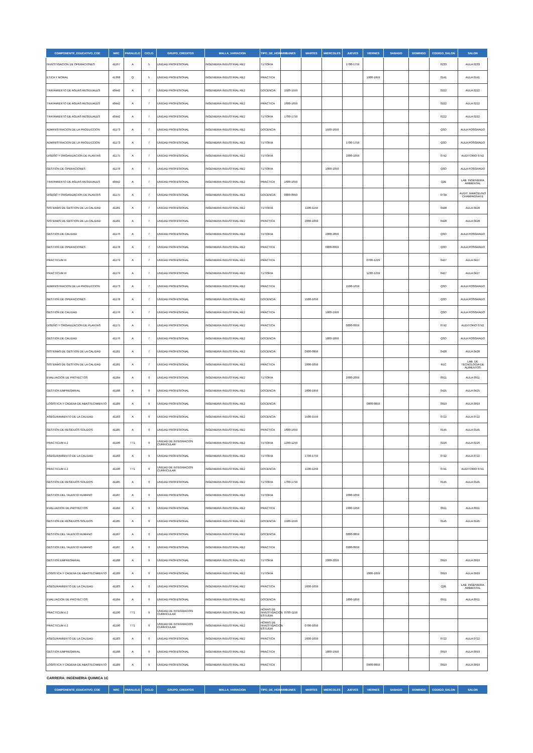| COMPONENTE_EDUCATIVO_COE | NRC | PARALELO | CICLO | GRUPO_CREDITOS | MALLA_VARIACION | TIPO_DE_HORARIO | LUNES | MARTES | MIERCOLES | JUEVES | VIERNES | SABADO | DOMINGO | CODIGO_SALON | SALON |
| --- | --- | --- | --- | --- | --- | --- | --- | --- | --- | --- | --- | --- | --- | --- | --- |
| INVESTIGACION DE OPERACIONES | 41167 | A | 5 | UNIDAD PROFESIONAL | INGENIERIA INDUSTRIAL RE2 | TUTORIA | | | | 1700-1759 | | | | 0233 | AULA 0233 |
| ETICA Y MORAL | 41368 | Q | 5 | UNIDAD PROFESIONAL | INGENIERIA INDUSTRIAL RE2 | PRACTICA | | | | | 1900-1959 | | | 0141 | AULA 0141 |
| TRATAMIENTO DE AGUAS RESIDUALES | 40442 | A | 7 | UNIDAD PROFESIONAL | INGENIERIA INDUSTRIAL RE2 | DOCENCIA | 1500-1559 | | | | | | | 0222 | AULA 0222 |
| TRATAMIENTO DE AGUAS RESIDUALES | 40442 | A | 7 | UNIDAD PROFESIONAL | INGENIERIA INDUSTRIAL RE2 | PRACTICA | 1600-1659 | | | | | | | 0222 | AULA 0222 |
| TRATAMIENTO DE AGUAS RESIDUALES | 40442 | A | 7 | UNIDAD PROFESIONAL | INGENIERIA INDUSTRIAL RE2 | TUTORIA | 1700-1759 | | | | | | | 0222 | AULA 0222 |
| ADMINISTRACION DE LA PRODUCCION | 41173 | A | 7 | UNIDAD PROFESIONAL | INGENIERIA INDUSTRIAL RE2 | DOCENCIA | | | 1500-1659 | | | | | Q3O | AULA POSGRADO |
| ADMINISTRACION DE LA PRODUCCION | 41173 | A | 7 | UNIDAD PROFESIONAL | INGENIERIA INDUSTRIAL RE2 | TUTORIA | | | | 1700-1759 | | | | Q3O | AULA POSGRADO |
| DISEÑO Y ORGANIZACION DE PLANTAS | 41175 | A | 7 | UNIDAD PROFESIONAL | INGENIERIA INDUSTRIAL RE2 | TUTORIA | | | | 1000-1059 | | | | 0742 | AUDITORIO 0742 |
| GESTION DE OPERACIONES | 41178 | A | 7 | UNIDAD PROFESIONAL | INGENIERIA INDUSTRIAL RE2 | TUTORIA | | | 1000-1059 | | | | | Q3O | AULA POSGRADO |
| TRATAMIENTO DE AGUAS RESIDUALES | 40442 | A | 7 | UNIDAD PROFESIONAL | INGENIERIA INDUSTRIAL RE2 | PRACTICA | 1600-1659 | | | | | | | Q2E | LAB. INGENIERIA AMBIENTAL |
| DISEÑO Y ORGANIZACION DE PLANTAS | 41175 | A | 7 | UNIDAD PROFESIONAL | INGENIERIA INDUSTRIAL RE2 | DOCENCIA | 0800-0959 | | | | | | | 073A | AUDIT. MARCELINO CHAMPAGNATE |
| SISTEMAS DE GESTION DE LA CALIDAD | 41181 | A | 7 | UNIDAD PROFESIONAL | INGENIERIA INDUSTRIAL RE2 | TUTORIA | | 1100-1159 | | | | | | 0428 | AULA 0428 |
| SISTEMAS DE GESTION DE LA CALIDAD | 41181 | A | 7 | UNIDAD PROFESIONAL | INGENIERIA INDUSTRIAL RE2 | PRACTICA | | 1000-1059 | | | | | | 0428 | AULA 0428 |
| GESTION DE CALIDAD | 41176 | A | 7 | UNIDAD PROFESIONAL | INGENIERIA INDUSTRIAL RE2 | TUTORIA | | | 2000-2059 | | | | | Q3O | AULA POSGRADO |
| GESTION DE OPERACIONES | 41178 | A | 7 | UNIDAD PROFESIONAL | INGENIERIA INDUSTRIAL RE2 | PRACTICA | | | 0800-0959 | | | | | Q3O | AULA POSGRADO |
| PRACTICUM III | 41179 | A | 7 | UNIDAD PROFESIONAL | INGENIERIA INDUSTRIAL RE2 | PRACTICA | | | | | 0700-1229 | | | 0427 | AULA 0427 |
| PRACTICUM III | 41179 | A | 7 | UNIDAD PROFESIONAL | INGENIERIA INDUSTRIAL RE2 | TUTORIA | | | | | 1230-1259 | | | 0427 | AULA 0427 |
| ADMINISTRACION DE LA PRODUCCION | 41173 | A | 7 | UNIDAD PROFESIONAL | INGENIERIA INDUSTRIAL RE2 | PRACTICA | | | | 1500-1659 | | | | Q3O | AULA POSGRADO |
| GESTION DE OPERACIONES | 41178 | A | 7 | UNIDAD PROFESIONAL | INGENIERIA INDUSTRIAL RE2 | DOCENCIA | | 1500-1659 | | | | | | Q3O | AULA POSGRADO |
| GESTION DE CALIDAD | 41176 | A | 7 | UNIDAD PROFESIONAL | INGENIERIA INDUSTRIAL RE2 | PRACTICA | | | 1900-1959 | | | | | Q3O | AULA POSGRADO |
| DISEÑO Y ORGANIZACION DE PLANTAS | 41175 | A | 7 | UNIDAD PROFESIONAL | INGENIERIA INDUSTRIAL RE2 | PRACTICA | | | | 0800-0959 | | | | 0742 | AUDITORIO 0742 |
| GESTION DE CALIDAD | 41176 | A | 7 | UNIDAD PROFESIONAL | INGENIERIA INDUSTRIAL RE2 | DOCENCIA | | | 1800-1859 | | | | | Q3O | AULA POSGRADO |
| SISTEMAS DE GESTION DE LA CALIDAD | 41181 | A | 7 | UNIDAD PROFESIONAL | INGENIERIA INDUSTRIAL RE2 | DOCENCIA | | 0900-0959 | | | | | | 0428 | AULA 0428 |
| SISTEMAS DE GESTION DE LA CALIDAD | 41181 | A | 7 | UNIDAD PROFESIONAL | INGENIERIA INDUSTRIAL RE2 | PRACTICA | | 1000-1059 | | | | | | R1C | LAB. DE TECNOLOGIA DE ALIMENTOS |
| EVALUACION DE PROYECTOS | 41184 | A | 9 | UNIDAD PROFESIONAL | INGENIERIA INDUSTRIAL RE2 | TUTORIA | | | | 2000-2059 | | | | 0911 | AULA 0911 |
| GESTION EMPRESARIAL | 41188 | A | 9 | UNIDAD PROFESIONAL | INGENIERIA INDUSTRIAL RE2 | DOCENCIA | | 1800-1959 | | | | | | 0425 | AULA 0425 |
| LOGISTICA Y CADENA DE ABASTECIMIENTO | 41189 | A | 9 | UNIDAD PROFESIONAL | INGENIERIA INDUSTRIAL RE2 | DOCENCIA | | | | | 0800-0859 | | | 0919 | AULA 0919 |
| ASEGURAMIENTO DE LA CALIDAD | 41183 | A | 9 | UNIDAD PROFESIONAL | INGENIERIA INDUSTRIAL RE2 | DOCENCIA | | 1500-1559 | | | | | | 0722 | AULA 0722 |
| GESTION DE RESIDUOS SOLIDOS | 41185 | A | 9 | UNIDAD PROFESIONAL | INGENIERIA INDUSTRIAL RE2 | PRACTICA | 1600-1659 | | | | | | | 0145 | AULA 0145 |
| PRACTICUM 4.2 | 41190 | TT1 | 9 | UNIDAD DE INTEGRACION CURRICULAR | INGENIERIA INDUSTRIAL RE2 | TUTORIA | 1200-1259 | | | | | | | 0226 | AULA 0226 |
| ASEGURAMIENTO DE LA CALIDAD | 41183 | A | 9 | UNIDAD PROFESIONAL | INGENIERIA INDUSTRIAL RE2 | TUTORIA | | 1700-1759 | | | | | | 0722 | AULA 0722 |
| PRACTICUM 4.2 | 41190 | TT1 | 9 | UNIDAD DE INTEGRACION CURRICULAR | INGENIERIA INDUSTRIAL RE2 | DOCENCIA | | 1100-1259 | | | | | | 0741 | AUDITORIO 0741 |
| GESTION DE RESIDUOS SOLIDOS | 41185 | A | 9 | UNIDAD PROFESIONAL | INGENIERIA INDUSTRIAL RE2 | TUTORIA | 1700-1759 | | | | | | | 0145 | AULA 0145 |
| GESTION DEL TALENTO HUMANO | 41187 | A | 9 | UNIDAD PROFESIONAL | INGENIERIA INDUSTRIAL RE2 | TUTORIA | | | | 1000-1059 | | | | | |
| EVALUACION DE PROYECTOS | 41184 | A | 9 | UNIDAD PROFESIONAL | INGENIERIA INDUSTRIAL RE2 | PRACTICA | | | | 1900-1959 | | | | 0911 | AULA 0911 |
| GESTION DE RESIDUOS SOLIDOS | 41185 | A | 9 | UNIDAD PROFESIONAL | INGENIERIA INDUSTRIAL RE2 | DOCENCIA | 1500-1559 | | | | | | | 0145 | AULA 0145 |
| GESTION DEL TALENTO HUMANO | 41187 | A | 9 | UNIDAD PROFESIONAL | INGENIERIA INDUSTRIAL RE2 | DOCENCIA | | | | 0800-0859 | | | | | |
| GESTION DEL TALENTO HUMANO | 41187 | A | 9 | UNIDAD PROFESIONAL | INGENIERIA INDUSTRIAL RE2 | PRACTICA | | | | 0900-0959 | | | | | |
| GESTION EMPRESARIAL | 41188 | A | 9 | UNIDAD PROFESIONAL | INGENIERIA INDUSTRIAL RE2 | TUTORIA | | | 2000-2059 | | | | | 0919 | AULA 0919 |
| LOGISTICA Y CADENA DE ABASTECIMIENTO | 41189 | A | 9 | UNIDAD PROFESIONAL | INGENIERIA INDUSTRIAL RE2 | TUTORIA | | | | | 1000-1059 | | | 0919 | AULA 0919 |
| ASEGURAMIENTO DE LA CALIDAD | 41183 | A | 9 | UNIDAD PROFESIONAL | INGENIERIA INDUSTRIAL RE2 | PRACTICA | | 1600-1659 | | | | | | Q2E | LAB. INGENIERIA AMBIENTAL |
| EVALUACION DE PROYECTOS | 41184 | A | 9 | UNIDAD PROFESIONAL | INGENIERIA INDUSTRIAL RE2 | DOCENCIA | | | | 1800-1859 | | | | 0911 | AULA 0911 |
| PRACTICUM 4.2 | 41190 | TT1 | 9 | UNIDAD DE INTEGRACION CURRICULAR | INGENIERIA INDUSTRIAL RE2 | HORAS DE INVESTIGACION ESTUDIA | 0700-1159 | | | | | | | | |
| PRACTICUM 4.2 | 41190 | TT1 | 9 | UNIDAD DE INTEGRACION CURRICULAR | INGENIERIA INDUSTRIAL RE2 | HORAS DE INVESTIGACION ESTUDIA | | 0700-1059 | | | | | | | |
| ASEGURAMIENTO DE LA CALIDAD | 41183 | A | 9 | UNIDAD PROFESIONAL | INGENIERIA INDUSTRIAL RE2 | PRACTICA | | 1600-1659 | | | | | | 0722 | AULA 0722 |
| GESTION EMPRESARIAL | 41188 | A | 9 | UNIDAD PROFESIONAL | INGENIERIA INDUSTRIAL RE2 | PRACTICA | | | 1800-1959 | | | | | 0919 | AULA 0919 |
| LOGISTICA Y CADENA DE ABASTECIMIENTO | 41189 | A | 9 | UNIDAD PROFESIONAL | INGENIERIA INDUSTRIAL RE2 | PRACTICA | | | | | 0900-0959 | | | 0919 | AULA 0919 |
CARRERA: INGENIERIA QUIMICA 1C
| COMPONENTE_EDUCATIVO_COE | NRC | PARALELO | CICLO | GRUPO_CREDITOS | MALLA_VARIACION | TIPO_DE_HORARIO | LUNES | MARTES | MIERCOLES | JUEVES | VIERNES | SABADO | DOMINGO | CODIGO_SALON | SALON |
| --- | --- | --- | --- | --- | --- | --- | --- | --- | --- | --- | --- | --- | --- | --- | --- |